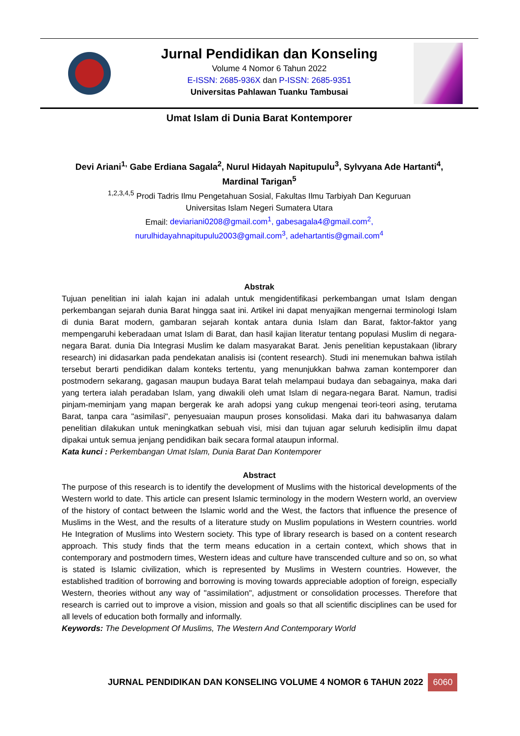Jurnal Pendidikan dan Konseling
Volume 4 Nomor 6 Tahun 2022
E-ISSN: 2685-936X dan P-ISSN: 2685-9351
Universitas Pahlawan Tuanku Tambusai
Umat Islam di Dunia Barat Kontemporer
Devi Ariani<sup>1,</sup> Gabe Erdiana Sagala<sup>2</sup>, Nurul Hidayah Napitupulu<sup>3</sup>, Sylvyana Ade Hartanti<sup>4</sup>, Mardinal Tarigan<sup>5</sup>
<sup>1,2,3,4,5</sup> Prodi Tadris Ilmu Pengetahuan Sosial, Fakultas Ilmu Tarbiyah Dan Keguruan
Universitas Islam Negeri Sumatera Utara
Email: deviariani0208@gmail.com<sup>1</sup>, gabesagala4@gmail.com<sup>2</sup>,
nurulhidayahnapitupulu2003@gmail.com<sup>3</sup>, adehartantis@gmail.com<sup>4</sup>
Abstrak
Tujuan penelitian ini ialah kajan ini adalah untuk mengidentifikasi perkembangan umat Islam dengan perkembangan sejarah dunia Barat hingga saat ini. Artikel ini dapat menyajikan mengernai terminologi Islam di dunia Barat modern, gambaran sejarah kontak antara dunia Islam dan Barat, faktor-faktor yang mempengaruhi keberadaan umat Islam di Barat, dan hasil kajian literatur tentang populasi Muslim di negara-negara Barat. dunia Dia Integrasi Muslim ke dalam masyarakat Barat. Jenis penelitian kepustakaan (library research) ini didasarkan pada pendekatan analisis isi (content research). Studi ini menemukan bahwa istilah tersebut berarti pendidikan dalam konteks tertentu, yang menunjukkan bahwa zaman kontemporer dan postmodern sekarang, gagasan maupun budaya Barat telah melampaui budaya dan sebagainya, maka dari yang tertera ialah peradaban Islam, yang diwakili oleh umat Islam di negara-negara Barat. Namun, tradisi pinjam-meminjam yang mapan bergerak ke arah adopsi yang cukup mengenai teori-teori asing, terutama Barat, tanpa cara "asimilasi", penyesuaian maupun proses konsolidasi. Maka dari itu bahwasanya dalam penelitian dilakukan untuk meningkatkan sebuah visi, misi dan tujuan agar seluruh kedisiplin ilmu dapat dipakai untuk semua jenjang pendidikan baik secara formal ataupun informal.
Kata kunci : Perkembangan Umat Islam, Dunia Barat Dan Kontemporer
Abstract
The purpose of this research is to identify the development of Muslims with the historical developments of the Western world to date. This article can present Islamic terminology in the modern Western world, an overview of the history of contact between the Islamic world and the West, the factors that influence the presence of Muslims in the West, and the results of a literature study on Muslim populations in Western countries. world He Integration of Muslims into Western society. This type of library research is based on a content research approach. This study finds that the term means education in a certain context, which shows that in contemporary and postmodern times, Western ideas and culture have transcended culture and so on, so what is stated is Islamic civilization, which is represented by Muslims in Western countries. However, the established tradition of borrowing and borrowing is moving towards appreciable adoption of foreign, especially Western, theories without any way of "assimilation", adjustment or consolidation processes. Therefore that research is carried out to improve a vision, mission and goals so that all scientific disciplines can be used for all levels of education both formally and informally.
Keywords: The Development Of Muslims, The Western And Contemporary World
JURNAL PENDIDIKAN DAN KONSELING VOLUME 4 NOMOR 6 TAHUN 2022 6060